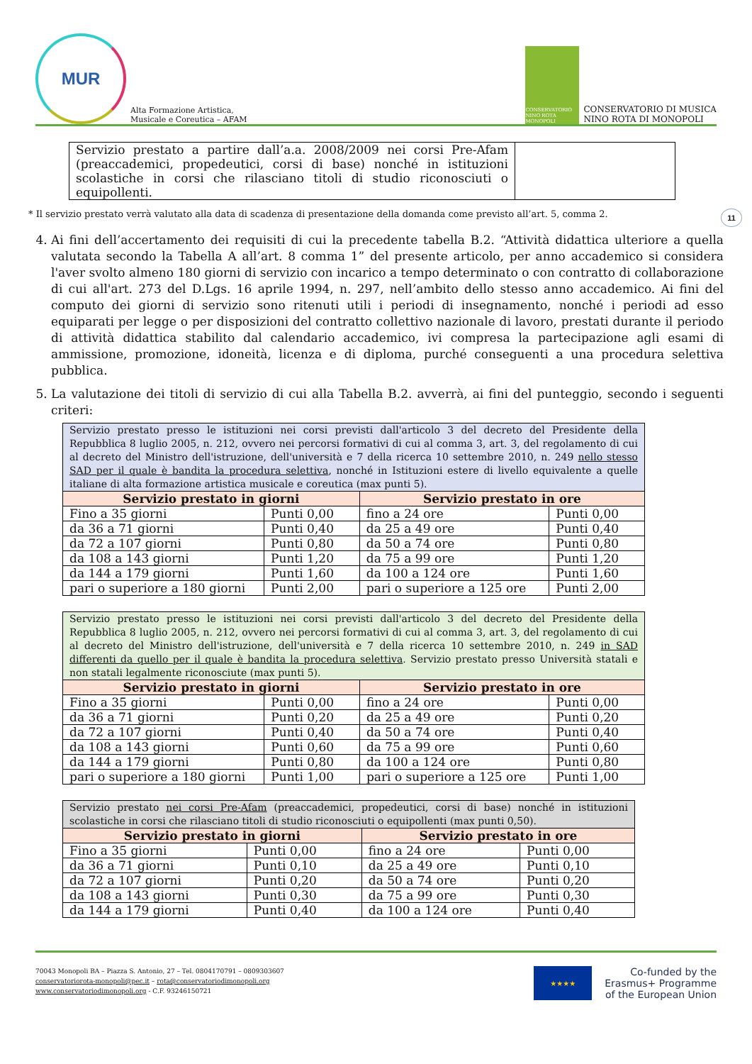MUR
Alta Formazione Artistica,
Musicale e Coreutica – AFAM
CONSERVATORIO NINO ROTA MONOPOLI
CONSERVATORIO DI MUSICA
NINO ROTA DI MONOPOLI
| Servizio prestato a partire dall’a.a. 2008/2009 nei corsi Pre-Afam (preaccademici, propedeutici, corsi di base) nonché in istituzioni scolastiche in corsi che rilasciano titoli di studio riconosciuti o equipollenti. | |
* Il servizio prestato verrà valutato alla data di scadenza di presentazione della domanda come previsto all’art. 5, comma 2. 11
4. Ai fini dell’accertamento dei requisiti di cui la precedente tabella B.2. “Attività didattica ulteriore a quella valutata secondo la Tabella A all’art. 8 comma 1” del presente articolo, per anno accademico si considera l'aver svolto almeno 180 giorni di servizio con incarico a tempo determinato o con contratto di collaborazione di cui all'art. 273 del D.Lgs. 16 aprile 1994, n. 297, nell’ambito dello stesso anno accademico. Ai fini del computo dei giorni di servizio sono ritenuti utili i periodi di insegnamento, nonché i periodi ad esso equiparati per legge o per disposizioni del contratto collettivo nazionale di lavoro, prestati durante il periodo di attività didattica stabilito dal calendario accademico, ivi compresa la partecipazione agli esami di ammissione, promozione, idoneità, licenza e di diploma, purché conseguenti a una procedura selettiva pubblica.
5. La valutazione dei titoli di servizio di cui alla Tabella B.2. avverrà, ai fini del punteggio, secondo i seguenti criteri:
| Servizio prestato presso le istituzioni nei corsi previsti dall'articolo 3 del decreto del Presidente della Repubblica 8 luglio 2005, n. 212, ovvero nei percorsi formativi di cui al comma 3, art. 3, del regolamento di cui al decreto del Ministro dell'istruzione, dell'università e 7 della ricerca 10 settembre 2010, n. 249 nello stesso SAD per il quale è bandita la procedura selettiva , nonché in Istituzioni estere di livello equivalente a quelle italiane di alta formazione artistica musicale e coreutica (max punti 5). | | | |
| Servizio prestato in giorni | | Servizio prestato in ore | |
| Fino a 35 giorni | Punti 0,00 | fino a 24 ore | Punti 0,00 |
| da 36 a 71 giorni | Punti 0,40 | da 25 a 49 ore | Punti 0,40 |
| da 72 a 107 giorni | Punti 0,80 | da 50 a 74 ore | Punti 0,80 |
| da 108 a 143 giorni | Punti 1,20 | da 75 a 99 ore | Punti 1,20 |
| da 144 a 179 giorni | Punti 1,60 | da 100 a 124 ore | Punti 1,60 |
| pari o superiore a 180 giorni | Punti 2,00 | pari o superiore a 125 ore | Punti 2,00 |
| Servizio prestato presso le istituzioni nei corsi previsti dall'articolo 3 del decreto del Presidente della Repubblica 8 luglio 2005, n. 212, ovvero nei percorsi formativi di cui al comma 3, art. 3, del regolamento di cui al decreto del Ministro dell'istruzione, dell'università e 7 della ricerca 10 settembre 2010, n. 249 in SAD differenti da quello per il quale è bandita la procedura selettiva . Servizio prestato presso Università statali e non statali legalmente riconosciute (max punti 5). | | | |
| Servizio prestato in giorni | | Servizio prestato in ore | |
| Fino a 35 giorni | Punti 0,00 | fino a 24 ore | Punti 0,00 |
| da 36 a 71 giorni | Punti 0,20 | da 25 a 49 ore | Punti 0,20 |
| da 72 a 107 giorni | Punti 0,40 | da 50 a 74 ore | Punti 0,40 |
| da 108 a 143 giorni | Punti 0,60 | da 75 a 99 ore | Punti 0,60 |
| da 144 a 179 giorni | Punti 0,80 | da 100 a 124 ore | Punti 0,80 |
| pari o superiore a 180 giorni | Punti 1,00 | pari o superiore a 125 ore | Punti 1,00 |
| Servizio prestato nei corsi Pre-Afam (preaccademici, propedeutici, corsi di base) nonché in istituzioni scolastiche in corsi che rilasciano titoli di studio riconosciuti o equipollenti (max punti 0,50). | | | |
| Servizio prestato in giorni | | Servizio prestato in ore | |
| Fino a 35 giorni | Punti 0,00 | fino a 24 ore | Punti 0,00 |
| da 36 a 71 giorni | Punti 0,10 | da 25 a 49 ore | Punti 0,10 |
| da 72 a 107 giorni | Punti 0,20 | da 50 a 74 ore | Punti 0,20 |
| da 108 a 143 giorni | Punti 0,30 | da 75 a 99 ore | Punti 0,30 |
| da 144 a 179 giorni | Punti 0,40 | da 100 a 124 ore | Punti 0,40 |
70043 Monopoli BA – Piazza S. Antonio, 27 – Tel. 0804170791 – 0809303607
conservatoriorota-monopoli@pec.it – rota@conservatoriodimonopoli.org
www.conservatoriodimonopoli.org - C.F. 93246150721
★★★★
Co-funded by the
Erasmus+ Programme
of the European Union